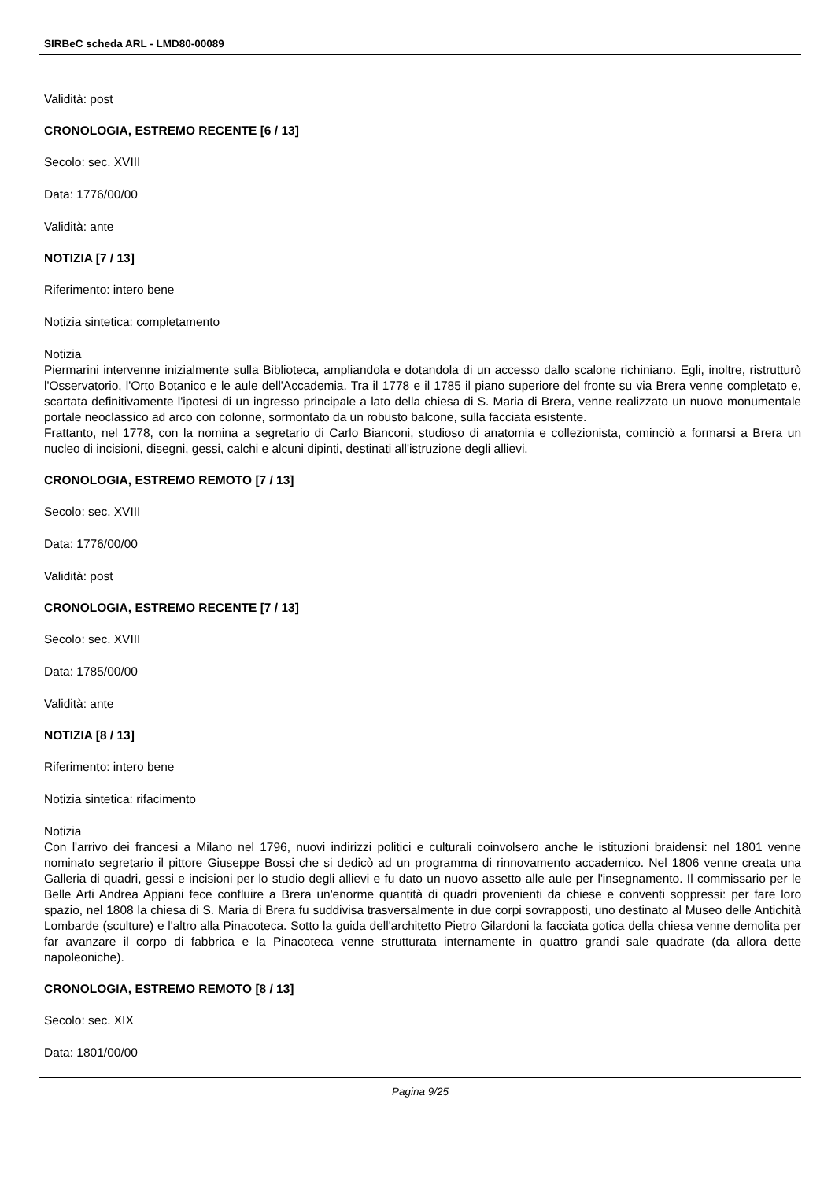SIRBeC scheda ARL - LMD80-00089
Validità: post
CRONOLOGIA, ESTREMO RECENTE [6 / 13]
Secolo: sec. XVIII
Data: 1776/00/00
Validità: ante
NOTIZIA [7 / 13]
Riferimento: intero bene
Notizia sintetica: completamento
Notizia
Piermarini intervenne inizialmente sulla Biblioteca, ampliandola e dotandola di un accesso dallo scalone richiniano. Egli, inoltre, ristrutturò l'Osservatorio, l'Orto Botanico e le aule dell'Accademia. Tra il 1778 e il 1785 il piano superiore del fronte su via Brera venne completato e, scartata definitivamente l'ipotesi di un ingresso principale a lato della chiesa di S. Maria di Brera, venne realizzato un nuovo monumentale portale neoclassico ad arco con colonne, sormontato da un robusto balcone, sulla facciata esistente.
Frattanto, nel 1778, con la nomina a segretario di Carlo Bianconi, studioso di anatomia e collezionista, cominciò a formarsi a Brera un nucleo di incisioni, disegni, gessi, calchi e alcuni dipinti, destinati all'istruzione degli allievi.
CRONOLOGIA, ESTREMO REMOTO [7 / 13]
Secolo: sec. XVIII
Data: 1776/00/00
Validità: post
CRONOLOGIA, ESTREMO RECENTE [7 / 13]
Secolo: sec. XVIII
Data: 1785/00/00
Validità: ante
NOTIZIA [8 / 13]
Riferimento: intero bene
Notizia sintetica: rifacimento
Notizia
Con l'arrivo dei francesi a Milano nel 1796, nuovi indirizzi politici e culturali coinvolsero anche le istituzioni braidensi: nel 1801 venne nominato segretario il pittore Giuseppe Bossi che si dedicò ad un programma di rinnovamento accademico. Nel 1806 venne creata una Galleria di quadri, gessi e incisioni per lo studio degli allievi e fu dato un nuovo assetto alle aule per l'insegnamento. Il commissario per le Belle Arti Andrea Appiani fece confluire a Brera un'enorme quantità di quadri provenienti da chiese e conventi soppressi: per fare loro spazio, nel 1808 la chiesa di S. Maria di Brera fu suddivisa trasversalmente in due corpi sovrapposti, uno destinato al Museo delle Antichità Lombarde (sculture) e l'altro alla Pinacoteca. Sotto la guida dell'architetto Pietro Gilardoni la facciata gotica della chiesa venne demolita per far avanzare il corpo di fabbrica e la Pinacoteca venne strutturata internamente in quattro grandi sale quadrate (da allora dette napoleoniche).
CRONOLOGIA, ESTREMO REMOTO [8 / 13]
Secolo: sec. XIX
Data: 1801/00/00
Pagina 9/25